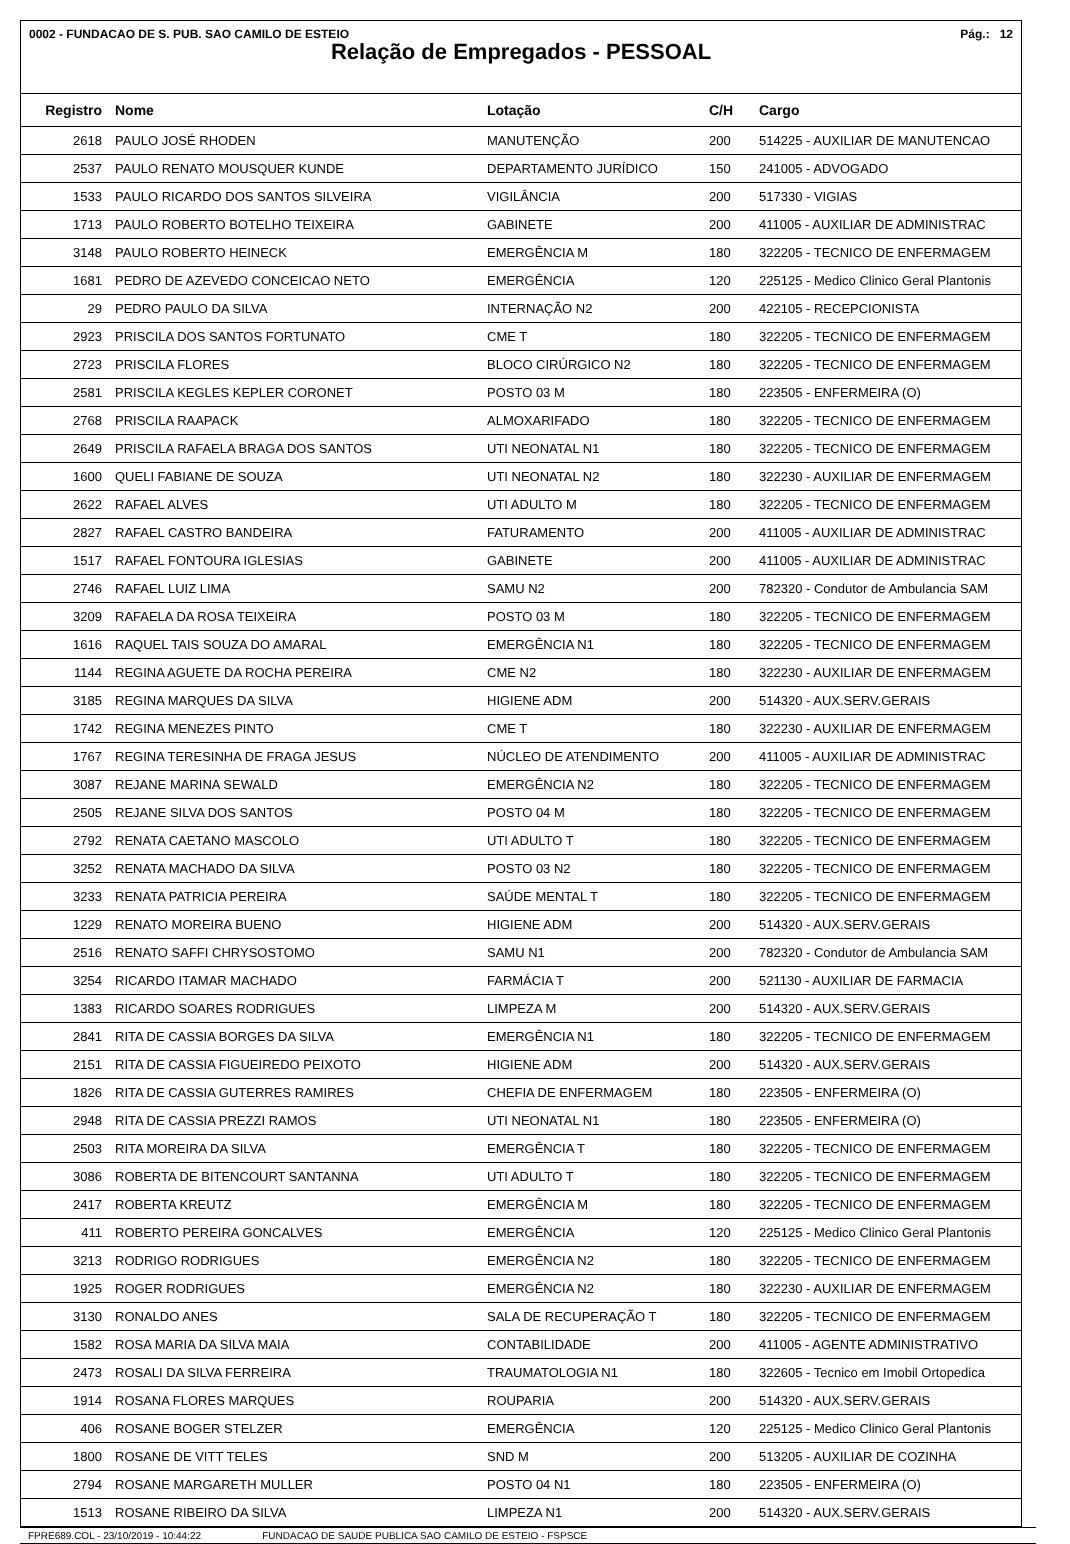0002 - FUNDACAO DE S. PUB. SAO CAMILO DE ESTEIO Pág.: 12
Relação de Empregados - PESSOAL
| Registro | Nome | Lotação | C/H | Cargo |
| --- | --- | --- | --- | --- |
| 2618 | PAULO JOSÉ RHODEN | MANUTENÇÃO | 200 | 514225 - AUXILIAR DE MANUTENCAO |
| 2537 | PAULO RENATO MOUSQUER KUNDE | DEPARTAMENTO JURÍDICO | 150 | 241005 - ADVOGADO |
| 1533 | PAULO RICARDO DOS SANTOS SILVEIRA | VIGILÂNCIA | 200 | 517330 - VIGIAS |
| 1713 | PAULO ROBERTO BOTELHO TEIXEIRA | GABINETE | 200 | 411005 - AUXILIAR DE ADMINISTRAC |
| 3148 | PAULO ROBERTO HEINECK | EMERGÊNCIA M | 180 | 322205 - TECNICO DE ENFERMAGEM |
| 1681 | PEDRO DE AZEVEDO CONCEICAO NETO | EMERGÊNCIA | 120 | 225125 - Medico Clinico Geral Plantonis |
| 29 | PEDRO PAULO DA SILVA | INTERNAÇÃO N2 | 200 | 422105 - RECEPCIONISTA |
| 2923 | PRISCILA DOS SANTOS FORTUNATO | CME T | 180 | 322205 - TECNICO DE ENFERMAGEM |
| 2723 | PRISCILA FLORES | BLOCO CIRÚRGICO N2 | 180 | 322205 - TECNICO DE ENFERMAGEM |
| 2581 | PRISCILA KEGLES KEPLER CORONET | POSTO 03 M | 180 | 223505 - ENFERMEIRA (O) |
| 2768 | PRISCILA RAAPACK | ALMOXARIFADO | 180 | 322205 - TECNICO DE ENFERMAGEM |
| 2649 | PRISCILA RAFAELA BRAGA DOS SANTOS | UTI NEONATAL N1 | 180 | 322205 - TECNICO DE ENFERMAGEM |
| 1600 | QUELI FABIANE DE SOUZA | UTI NEONATAL N2 | 180 | 322230 - AUXILIAR DE ENFERMAGEM |
| 2622 | RAFAEL ALVES | UTI ADULTO M | 180 | 322205 - TECNICO DE ENFERMAGEM |
| 2827 | RAFAEL CASTRO BANDEIRA | FATURAMENTO | 200 | 411005 - AUXILIAR DE ADMINISTRAC |
| 1517 | RAFAEL FONTOURA IGLESIAS | GABINETE | 200 | 411005 - AUXILIAR DE ADMINISTRAC |
| 2746 | RAFAEL LUIZ LIMA | SAMU N2 | 200 | 782320 - Condutor de Ambulancia SAM |
| 3209 | RAFAELA DA ROSA TEIXEIRA | POSTO 03 M | 180 | 322205 - TECNICO DE ENFERMAGEM |
| 1616 | RAQUEL TAIS SOUZA DO AMARAL | EMERGÊNCIA N1 | 180 | 322205 - TECNICO DE ENFERMAGEM |
| 1144 | REGINA AGUETE DA ROCHA PEREIRA | CME N2 | 180 | 322230 - AUXILIAR DE ENFERMAGEM |
| 3185 | REGINA MARQUES DA SILVA | HIGIENE ADM | 200 | 514320 - AUX.SERV.GERAIS |
| 1742 | REGINA MENEZES PINTO | CME T | 180 | 322230 - AUXILIAR DE ENFERMAGEM |
| 1767 | REGINA TERESINHA DE FRAGA JESUS | NÚCLEO DE ATENDIMENTO | 200 | 411005 - AUXILIAR DE ADMINISTRAC |
| 3087 | REJANE MARINA SEWALD | EMERGÊNCIA N2 | 180 | 322205 - TECNICO DE ENFERMAGEM |
| 2505 | REJANE SILVA DOS SANTOS | POSTO 04 M | 180 | 322205 - TECNICO DE ENFERMAGEM |
| 2792 | RENATA CAETANO MASCOLO | UTI ADULTO T | 180 | 322205 - TECNICO DE ENFERMAGEM |
| 3252 | RENATA MACHADO DA SILVA | POSTO 03 N2 | 180 | 322205 - TECNICO DE ENFERMAGEM |
| 3233 | RENATA PATRICIA PEREIRA | SAÚDE MENTAL T | 180 | 322205 - TECNICO DE ENFERMAGEM |
| 1229 | RENATO MOREIRA BUENO | HIGIENE ADM | 200 | 514320 - AUX.SERV.GERAIS |
| 2516 | RENATO SAFFI CHRYSOSTOMO | SAMU N1 | 200 | 782320 - Condutor de Ambulancia SAM |
| 3254 | RICARDO ITAMAR MACHADO | FARMÁCIA T | 200 | 521130 - AUXILIAR DE FARMACIA |
| 1383 | RICARDO SOARES RODRIGUES | LIMPEZA M | 200 | 514320 - AUX.SERV.GERAIS |
| 2841 | RITA DE CASSIA BORGES DA SILVA | EMERGÊNCIA N1 | 180 | 322205 - TECNICO DE ENFERMAGEM |
| 2151 | RITA DE CASSIA FIGUEIREDO PEIXOTO | HIGIENE ADM | 200 | 514320 - AUX.SERV.GERAIS |
| 1826 | RITA DE CASSIA GUTERRES RAMIRES | CHEFIA DE ENFERMAGEM | 180 | 223505 - ENFERMEIRA (O) |
| 2948 | RITA DE CASSIA PREZZI RAMOS | UTI NEONATAL N1 | 180 | 223505 - ENFERMEIRA (O) |
| 2503 | RITA MOREIRA DA SILVA | EMERGÊNCIA T | 180 | 322205 - TECNICO DE ENFERMAGEM |
| 3086 | ROBERTA DE BITENCOURT SANTANNA | UTI ADULTO T | 180 | 322205 - TECNICO DE ENFERMAGEM |
| 2417 | ROBERTA KREUTZ | EMERGÊNCIA M | 180 | 322205 - TECNICO DE ENFERMAGEM |
| 411 | ROBERTO PEREIRA GONCALVES | EMERGÊNCIA | 120 | 225125 - Medico Clinico Geral Plantonis |
| 3213 | RODRIGO RODRIGUES | EMERGÊNCIA N2 | 180 | 322205 - TECNICO DE ENFERMAGEM |
| 1925 | ROGER RODRIGUES | EMERGÊNCIA N2 | 180 | 322230 - AUXILIAR DE ENFERMAGEM |
| 3130 | RONALDO ANES | SALA DE RECUPERAÇÃO T | 180 | 322205 - TECNICO DE ENFERMAGEM |
| 1582 | ROSA MARIA DA SILVA MAIA | CONTABILIDADE | 200 | 411005 - AGENTE ADMINISTRATIVO |
| 2473 | ROSALI DA SILVA FERREIRA | TRAUMATOLOGIA N1 | 180 | 322605 - Tecnico em Imobil Ortopedica |
| 1914 | ROSANA FLORES MARQUES | ROUPARIA | 200 | 514320 - AUX.SERV.GERAIS |
| 406 | ROSANE BOGER STELZER | EMERGÊNCIA | 120 | 225125 - Medico Clinico Geral Plantonis |
| 1800 | ROSANE DE VITT TELES | SND M | 200 | 513205 - AUXILIAR DE COZINHA |
| 2794 | ROSANE MARGARETH MULLER | POSTO 04 N1 | 180 | 223505 - ENFERMEIRA (O) |
| 1513 | ROSANE RIBEIRO DA SILVA | LIMPEZA N1 | 200 | 514320 - AUX.SERV.GERAIS |
FPRE689.COL - 23/10/2019 - 10:44:22 FUNDACAO DE SAUDE PUBLICA SAO CAMILO DE ESTEIO - FSPSCE